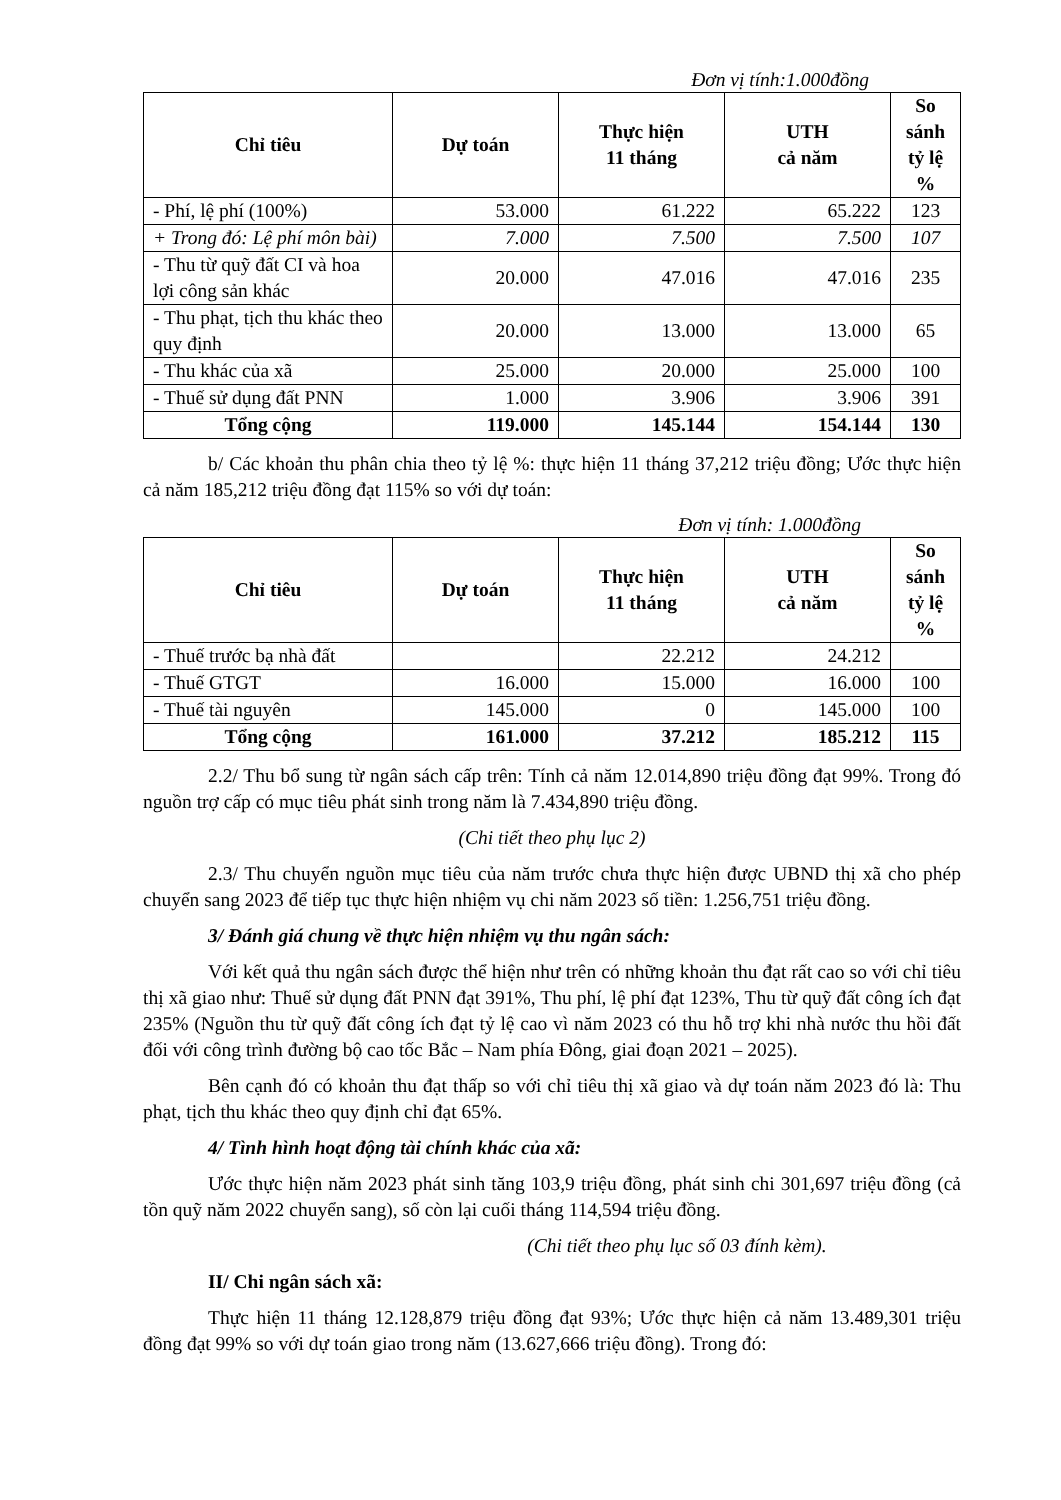Đơn vị tính:1.000đồng
| Chỉ tiêu | Dự toán | Thực hiện 11 tháng | UTH cả năm | So sánh tỷ lệ % |
| --- | --- | --- | --- | --- |
| - Phí, lệ phí (100%) | 53.000 | 61.222 | 65.222 | 123 |
| + Trong đó: Lệ phí môn bài) | 7.000 | 7.500 | 7.500 | 107 |
| - Thu từ quỹ đất CI và hoa lợi công sản khác | 20.000 | 47.016 | 47.016 | 235 |
| - Thu phạt, tịch thu khác theo quy định | 20.000 | 13.000 | 13.000 | 65 |
| - Thu khác của xã | 25.000 | 20.000 | 25.000 | 100 |
| - Thuế sử dụng đất PNN | 1.000 | 3.906 | 3.906 | 391 |
| Tổng cộng | 119.000 | 145.144 | 154.144 | 130 |
b/ Các khoản thu phân chia theo tỷ lệ %: thực hiện 11 tháng 37,212 triệu đồng; Ước thực hiện cả năm 185,212 triệu đồng đạt 115% so với dự toán:
Đơn vị tính: 1.000đồng
| Chỉ tiêu | Dự toán | Thực hiện 11 tháng | UTH cả năm | So sánh tỷ lệ % |
| --- | --- | --- | --- | --- |
| - Thuế trước bạ nhà đất | | 22.212 | 24.212 | |
| - Thuế GTGT | 16.000 | 15.000 | 16.000 | 100 |
| - Thuế tài nguyên | 145.000 | 0 | 145.000 | 100 |
| Tổng cộng | 161.000 | 37.212 | 185.212 | 115 |
2.2/ Thu bổ sung từ ngân sách cấp trên: Tính cả năm 12.014,890 triệu đồng đạt 99%. Trong đó nguồn trợ cấp có mục tiêu phát sinh trong năm là 7.434,890 triệu đồng.
(Chi tiết theo phụ lục 2)
2.3/ Thu chuyển nguồn mục tiêu của năm trước chưa thực hiện được UBND thị xã cho phép chuyển sang 2023 để tiếp tục thực hiện nhiệm vụ chi năm 2023 số tiền: 1.256,751 triệu đồng.
3/ Đánh giá chung về thực hiện nhiệm vụ thu ngân sách:
Với kết quả thu ngân sách được thể hiện như trên có những khoản thu đạt rất cao so với chỉ tiêu thị xã giao như: Thuế sử dụng đất PNN đạt 391%, Thu phí, lệ phí đạt 123%, Thu từ quỹ đất công ích đạt 235% (Nguồn thu từ quỹ đất công ích đạt tỷ lệ cao vì năm 2023 có thu hỗ trợ khi nhà nước thu hồi đất đối với công trình đường bộ cao tốc Bắc – Nam phía Đông, giai đoạn 2021 – 2025).
Bên cạnh đó có khoản thu đạt thấp so với chỉ tiêu thị xã giao và dự toán năm 2023 đó là: Thu phạt, tịch thu khác theo quy định chỉ đạt 65%.
4/ Tình hình hoạt động tài chính khác của xã:
Ước thực hiện năm 2023 phát sinh tăng 103,9 triệu đồng, phát sinh chi 301,697 triệu đồng (cả tồn quỹ năm 2022 chuyển sang), số còn lại cuối tháng 114,594 triệu đồng.
(Chi tiết theo phụ lục số 03 đính kèm).
II/ Chi ngân sách xã:
Thực hiện 11 tháng 12.128,879 triệu đồng đạt 93%; Ước thực hiện cả năm 13.489,301 triệu đồng đạt 99% so với dự toán giao trong năm (13.627,666 triệu đồng). Trong đó: